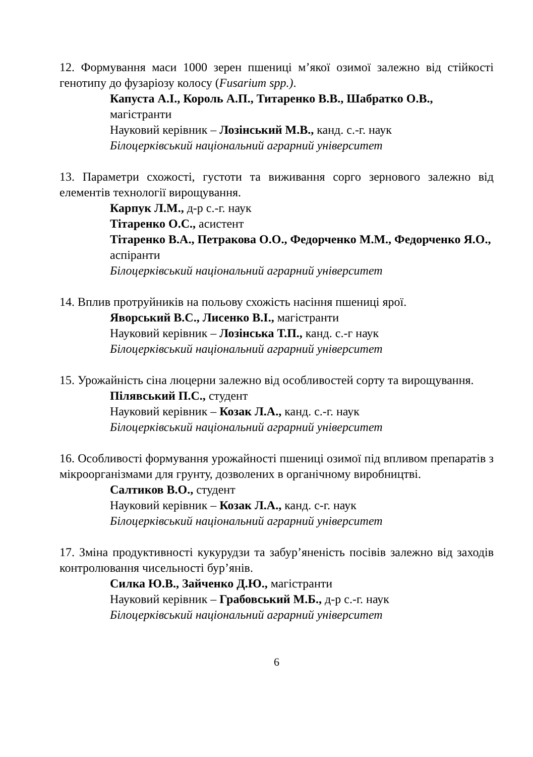12. Формування маси 1000 зерен пшениці м’якої озимої залежно від стійкості генотипу до фузаріозу колосу (Fusarium spp.).
Капуста А.І., Король А.П., Титаренко В.В., Шабратко О.В., магістранти
Науковий керівник – Лозінський М.В., канд. с.-г. наук
Білоцерківський національний аграрний університет
13. Параметри схожості, густоти та виживання сорго зернового залежно від елементів технології вирощування.
Карпук Л.М., д-р с.-г. наук
Тітаренко О.С., асистент
Тітаренко В.А., Петракова О.О., Федорченко М.М., Федорченко Я.О., аспіранти
Білоцерківський національний аграрний університет
14. Вплив протруйників на польову схожість насіння пшениці ярої.
Яворський В.С., Лисенко В.І., магістранти
Науковий керівник – Лозінська Т.П., канд. с.-г наук
Білоцерківський національний аграрний університет
15. Урожайність сіна люцерни залежно від особливостей сорту та вирощування.
Пілявський П.С., студент
Науковий керівник – Козак Л.А., канд. с.-г. наук
Білоцерківський національний аграрний університет
16. Особливості формування урожайності пшениці озимої під впливом препаратів з мікроорганізмами для грунту, дозволених в органічному виробництві.
Салтиков В.О., студент
Науковий керівник – Козак Л.А., канд. с-г. наук
Білоцерківський національний аграрний університет
17. Зміна продуктивності кукурудзи та забур’яненість посівів залежно від заходів контролювання чисельності бур’янів.
Силка Ю.В., Зайченко Д.Ю., магістранти
Науковий керівник – Грабовський М.Б., д-р с.-г. наук
Білоцерківський національний аграрний університет
6